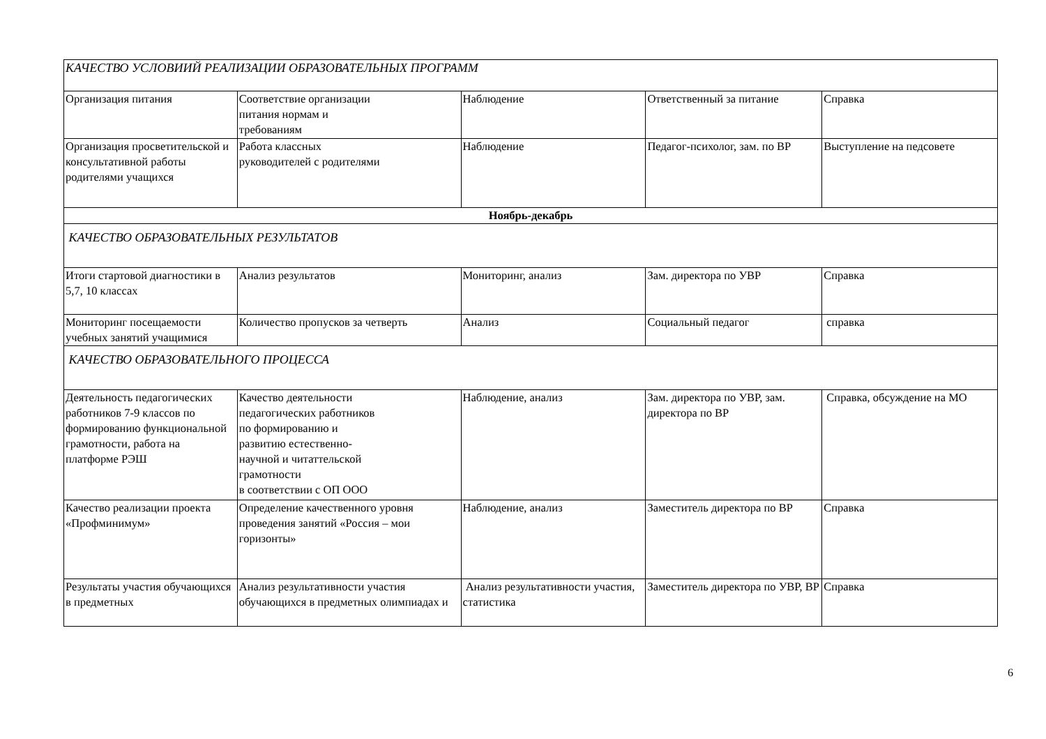| КАЧЕСТВО УСЛОВИИЙ РЕАЛИЗАЦИИ ОБРАЗОВАТЕЛЬНЫХ ПРОГРАММ | | | | |
| Организация питания | Соответствие организации питания нормам и требованиям | Наблюдение | Ответственный за питание | Справка |
| Организация просветительской и консультативной работы родителями учащихся | Работа классных руководителей с родителями | Наблюдение | Педагог-психолог, зам. по ВР | Выступление на педсовете |
| Ноябрь-декабрь | | | | |
| КАЧЕСТВО ОБРАЗОВАТЕЛЬНЫХ РЕЗУЛЬТАТОВ | | | | |
| Итоги стартовой диагностики в 5,7, 10 классах | Анализ результатов | Мониторинг, анализ | Зам. директора по УВР | Справка |
| Мониторинг посещаемости учебных занятий учащимися | Количество пропусков за четверть | Анализ | Социальный педагог | справка |
| КАЧЕСТВО ОБРАЗОВАТЕЛЬНОГО ПРОЦЕССА | | | | |
| Деятельность педагогических работников 7-9 классов по формированию функциональной грамотности, работа на платформе РЭШ | Качество деятельности педагогических работников по формированию и развитию естественно- научной и читаттельской грамотности в соответствии с ОП ООО | Наблюдение, анализ | Зам. директора по УВР, зам. директора по ВР | Справка, обсуждение на МО |
| Качество реализации проекта «Профминимум» | Определение качественного уровня проведения занятий «Россия – мои горизонты» | Наблюдение, анализ | Заместитель директора по ВР | Справка |
| Результаты участия обучающихся в предметных | Анализ результативности участия обучающихся в предметных олимпиадах и | Анализ результативности участия, статистика | Заместитель директора по УВР, ВР | Справка |
6